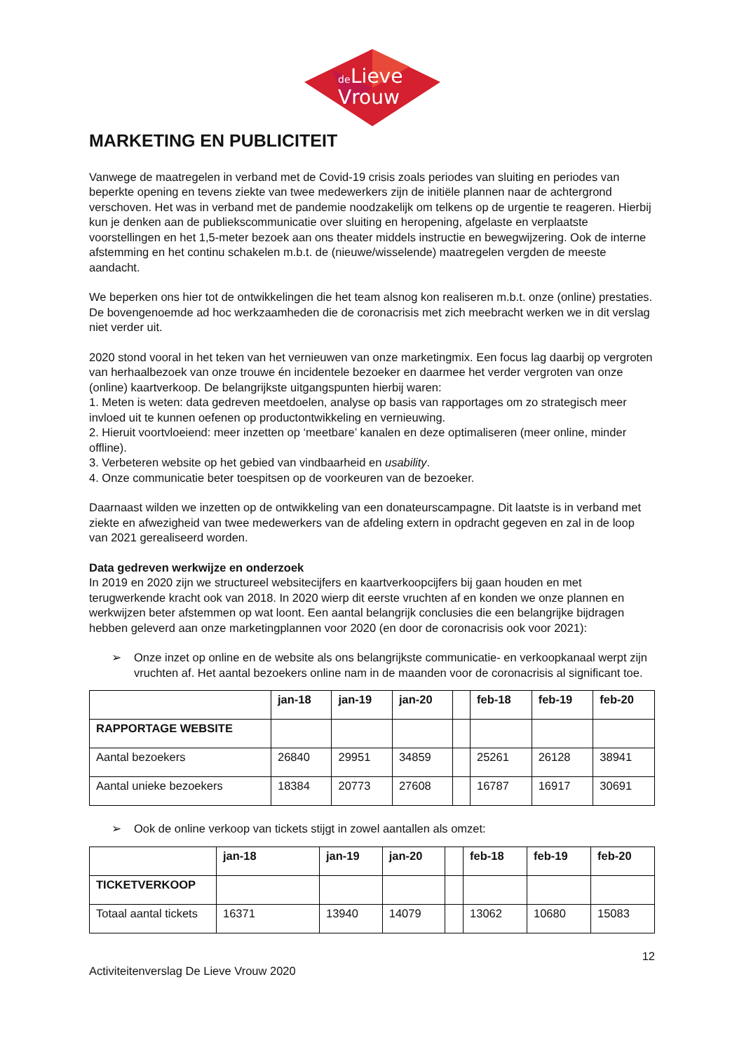de
Lieve
Vrouw
MARKETING EN PUBLICITEIT
Vanwege de maatregelen in verband met de Covid-19 crisis zoals periodes van sluiting en periodes van beperkte opening en tevens ziekte van twee medewerkers zijn de initiële plannen naar de achtergrond verschoven. Het was in verband met de pandemie noodzakelijk om telkens op de urgentie te reageren. Hierbij kun je denken aan de publiekscommunicatie over sluiting en heropening, afgelaste en verplaatste voorstellingen en het 1,5-meter bezoek aan ons theater middels instructie en bewegwijzering. Ook de interne afstemming en het continu schakelen m.b.t. de (nieuwe/wisselende) maatregelen vergden de meeste aandacht.
We beperken ons hier tot de ontwikkelingen die het team alsnog kon realiseren m.b.t. onze (online) prestaties. De bovengenoemde ad hoc werkzaamheden die de coronacrisis met zich meebracht werken we in dit verslag niet verder uit.
2020 stond vooral in het teken van het vernieuwen van onze marketingmix. Een focus lag daarbij op vergroten van herhaalbezoek van onze trouwe én incidentele bezoeker en daarmee het verder vergroten van onze (online) kaartverkoop. De belangrijkste uitgangspunten hierbij waren:
1. Meten is weten: data gedreven meetdoelen, analyse op basis van rapportages om zo strategisch meer invloed uit te kunnen oefenen op productontwikkeling en vernieuwing.
2. Hieruit voortvloeiend: meer inzetten op ‘meetbare’ kanalen en deze optimaliseren (meer online, minder offline).
3. Verbeteren website op het gebied van vindbaarheid en usability.
4. Onze communicatie beter toespitsen op de voorkeuren van de bezoeker.
Daarnaast wilden we inzetten op de ontwikkeling van een donateurscampagne. Dit laatste is in verband met ziekte en afwezigheid van twee medewerkers van de afdeling extern in opdracht gegeven en zal in de loop van 2021 gerealiseerd worden.
Data gedreven werkwijze en onderzoek
In 2019 en 2020 zijn we structureel websitecijfers en kaartverkoopcijfers bij gaan houden en met terugwerkende kracht ook van 2018. In 2020 wierp dit eerste vruchten af en konden we onze plannen en werkwijzen beter afstemmen op wat loont. Een aantal belangrijk conclusies die een belangrijke bijdragen hebben geleverd aan onze marketingplannen voor 2020 (en door de coronacrisis ook voor 2021):
➢ Onze inzet op online en de website als ons belangrijkste communicatie- en verkoopkanaal werpt zijn vruchten af. Het aantal bezoekers online nam in de maanden voor de coronacrisis al significant toe.
| | jan-18 | jan-19 | jan-20 | | feb-18 | feb-19 | feb-20 |
| --- | --- | --- | --- | --- | --- | --- | --- |
| RAPPORTAGE WEBSITE | | | | | | | |
| Aantal bezoekers | 26840 | 29951 | 34859 | | 25261 | 26128 | 38941 |
| Aantal unieke bezoekers | 18384 | 20773 | 27608 | | 16787 | 16917 | 30691 |
➢ Ook de online verkoop van tickets stijgt in zowel aantallen als omzet:
| | jan-18 | jan-19 | jan-20 | | feb-18 | feb-19 | feb-20 |
| --- | --- | --- | --- | --- | --- | --- | --- |
| TICKETVERKOOP | | | | | | | |
| Totaal aantal tickets | 16371 | 13940 | 14079 | | 13062 | 10680 | 15083 |
12
Activiteitenverslag De Lieve Vrouw 2020